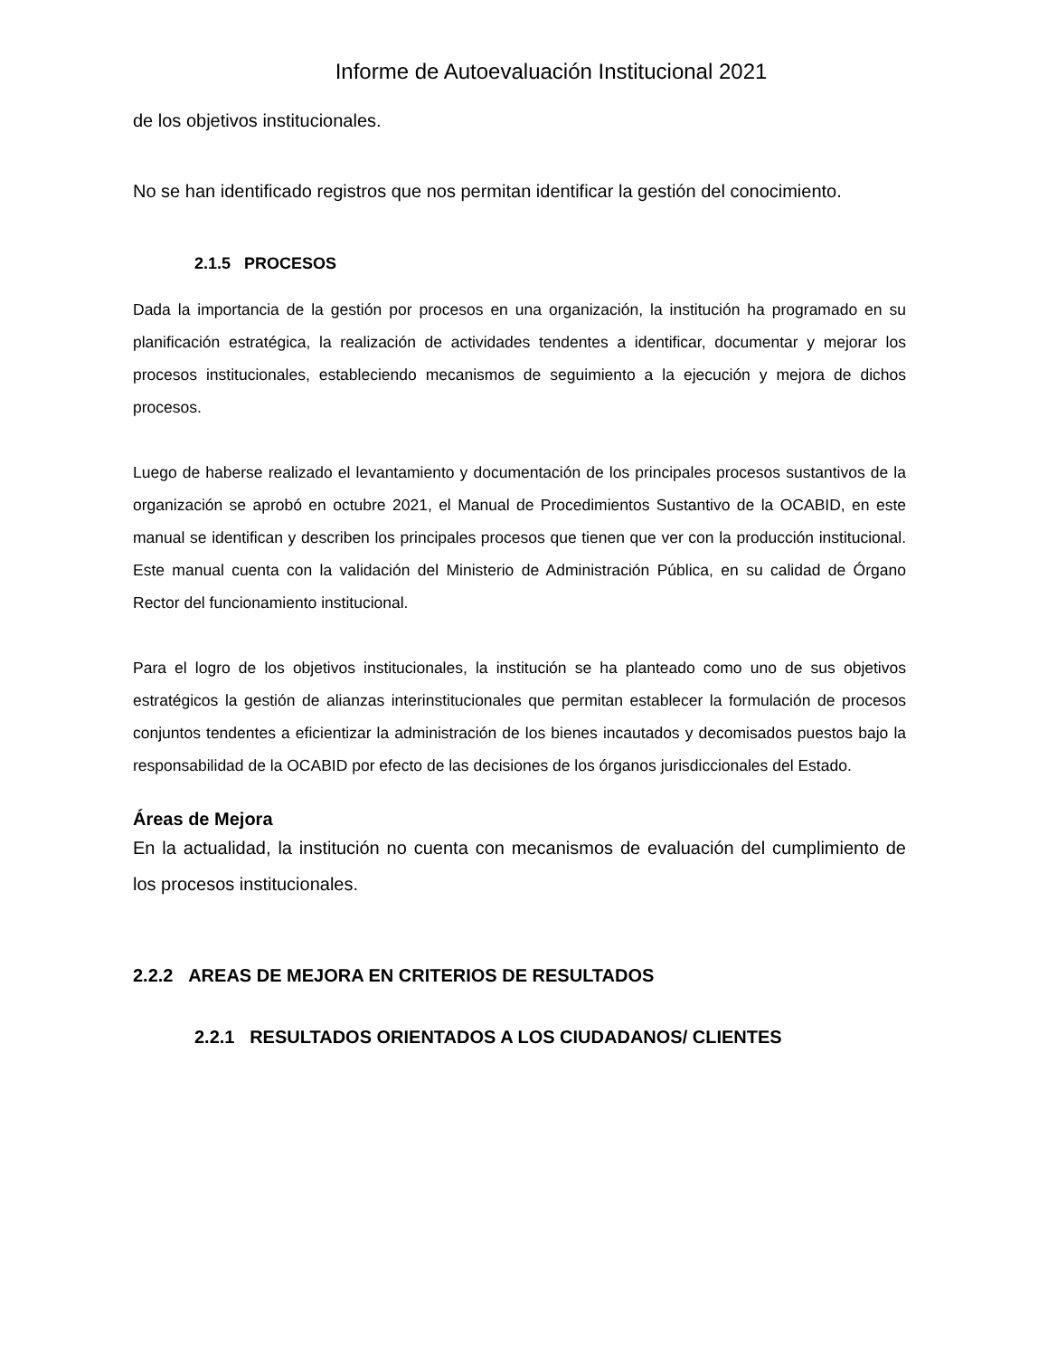Informe de Autoevaluación Institucional 2021
de los objetivos institucionales.
No se han identificado registros que nos permitan identificar la gestión del conocimiento.
2.1.5 PROCESOS
Dada la importancia de la gestión por procesos en una organización, la institución ha programado en su planificación estratégica, la realización de actividades tendentes a identificar, documentar y mejorar los procesos institucionales, estableciendo mecanismos de seguimiento a la ejecución y mejora de dichos procesos.
Luego de haberse realizado el levantamiento y documentación de los principales procesos sustantivos de la organización se aprobó en octubre 2021, el Manual de Procedimientos Sustantivo de la OCABID, en este manual se identifican y describen los principales procesos que tienen que ver con la producción institucional. Este manual cuenta con la validación del Ministerio de Administración Pública, en su calidad de Órgano Rector del funcionamiento institucional.
Para el logro de los objetivos institucionales, la institución se ha planteado como uno de sus objetivos estratégicos la gestión de alianzas interinstitucionales que permitan establecer la formulación de procesos conjuntos tendentes a eficientizar la administración de los bienes incautados y decomisados puestos bajo la responsabilidad de la OCABID por efecto de las decisiones de los órganos jurisdiccionales del Estado.
Áreas de Mejora
En la actualidad, la institución no cuenta con mecanismos de evaluación del cumplimiento de los procesos institucionales.
2.2.2 AREAS DE MEJORA EN CRITERIOS DE RESULTADOS
2.2.1 RESULTADOS ORIENTADOS A LOS CIUDADANOS/ CLIENTES